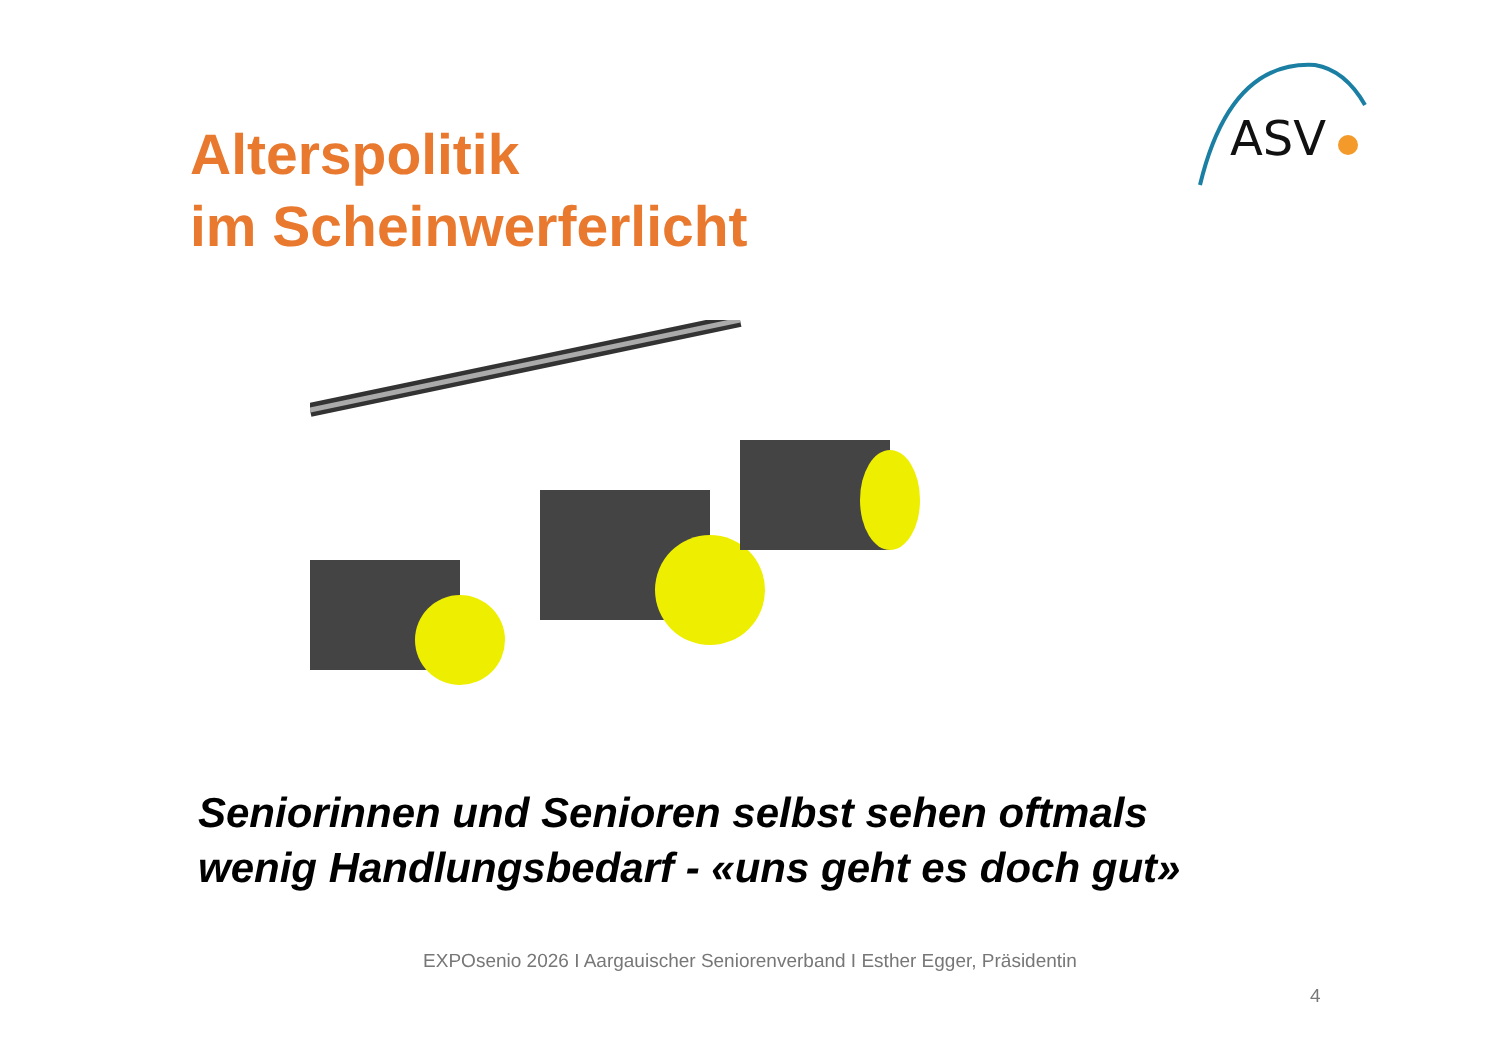ASV
Alterspolitik
im Scheinwerferlicht
Seniorinnen und Senioren selbst sehen oftmals
wenig Handlungsbedarf - «uns geht es doch gut»
EXPOsenio 2026 I Aargauischer Seniorenverband I Esther Egger, Präsidentin
4